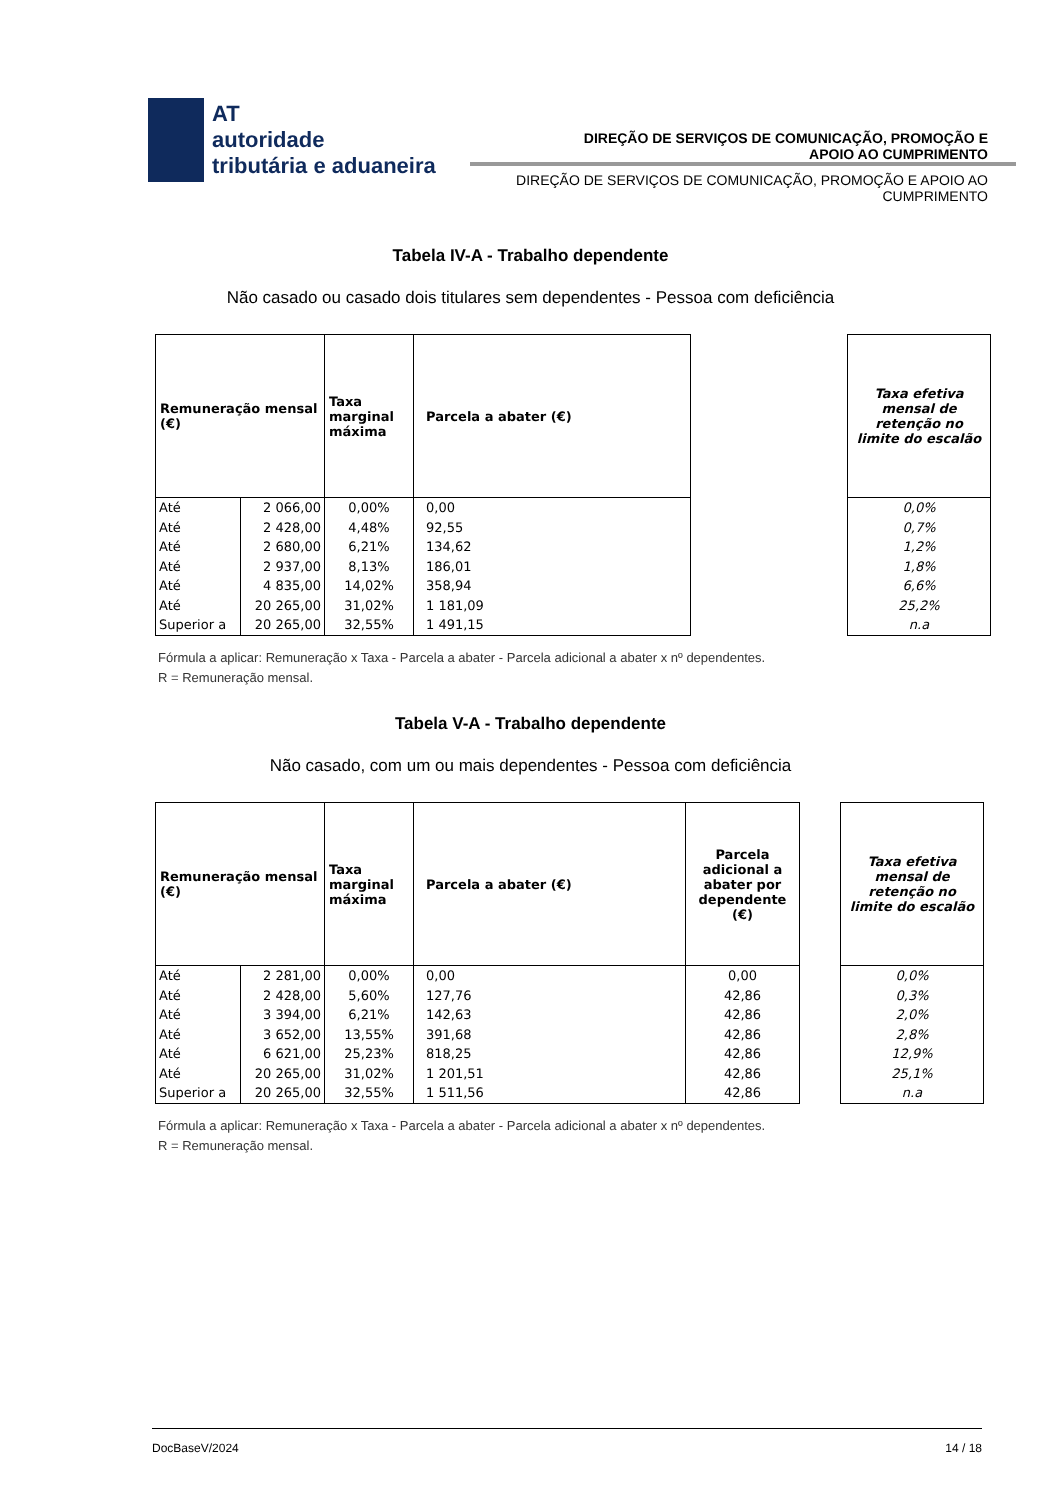AT
autoridade
tributária e aduaneira
DIREÇÃO DE SERVIÇOS DE COMUNICAÇÃO, PROMOÇÃO E
APOIO AO CUMPRIMENTO
DIREÇÃO DE SERVIÇOS DE COMUNICAÇÃO, PROMOÇÃO E APOIO AO
CUMPRIMENTO
Tabela IV-A - Trabalho dependente
Não casado ou casado dois titulares sem dependentes - Pessoa com deficiência
| Remuneração mensal (€) | | Taxa marginal máxima | Parcela a abater (€) |
| --- | --- | --- | --- |
| Até | 2 066,00 | 0,00% | 0,00 |
| Até | 2 428,00 | 4,48% | 92,55 |
| Até | 2 680,00 | 6,21% | 134,62 |
| Até | 2 937,00 | 8,13% | 186,01 |
| Até | 4 835,00 | 14,02% | 358,94 |
| Até | 20 265,00 | 31,02% | 1 181,09 |
| Superior a | 20 265,00 | 32,55% | 1 491,15 |
| Taxa efetiva mensal de retenção no limite do escalão |
| --- |
| 0,0% |
| 0,7% |
| 1,2% |
| 1,8% |
| 6,6% |
| 25,2% |
| n.a |
Fórmula a aplicar: Remuneração x Taxa - Parcela a abater - Parcela adicional a abater x nº dependentes.
R = Remuneração mensal.
Tabela V-A - Trabalho dependente
Não casado, com um ou mais dependentes - Pessoa com deficiência
| Remuneração mensal (€) | | Taxa marginal máxima | Parcela a abater (€) | Parcela adicional a abater por dependente (€) |
| --- | --- | --- | --- | --- |
| Até | 2 281,00 | 0,00% | 0,00 | 0,00 |
| Até | 2 428,00 | 5,60% | 127,76 | 42,86 |
| Até | 3 394,00 | 6,21% | 142,63 | 42,86 |
| Até | 3 652,00 | 13,55% | 391,68 | 42,86 |
| Até | 6 621,00 | 25,23% | 818,25 | 42,86 |
| Até | 20 265,00 | 31,02% | 1 201,51 | 42,86 |
| Superior a | 20 265,00 | 32,55% | 1 511,56 | 42,86 |
| Taxa efetiva mensal de retenção no limite do escalão |
| --- |
| 0,0% |
| 0,3% |
| 2,0% |
| 2,8% |
| 12,9% |
| 25,1% |
| n.a |
Fórmula a aplicar: Remuneração x Taxa - Parcela a abater - Parcela adicional a abater x nº dependentes.
R = Remuneração mensal.
DocBaseV/2024 14 / 18